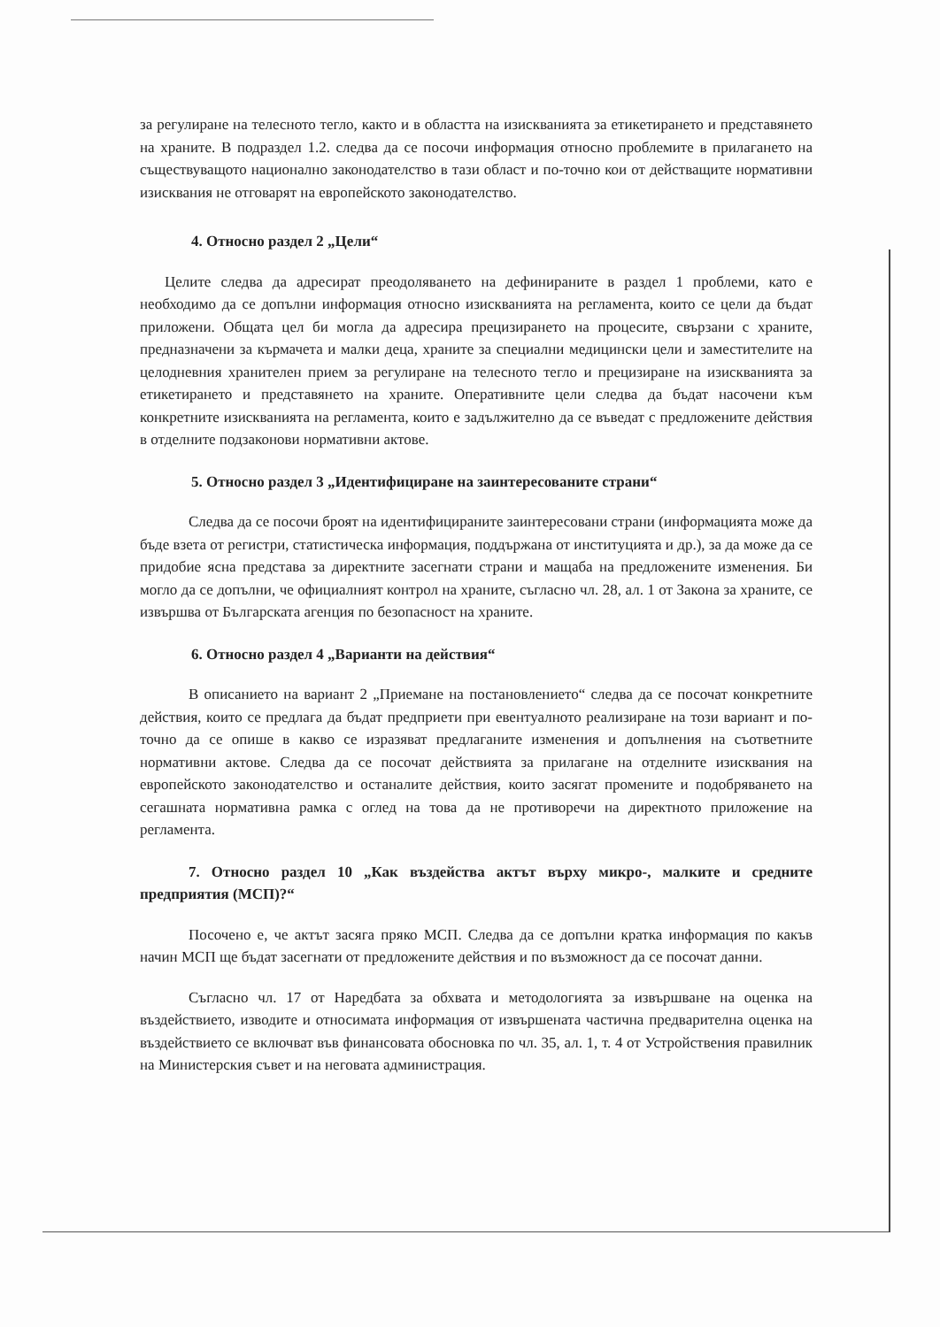за регулиране на телесното тегло, както и в областта на изискванията за етикетирането и представянето на храните. В подраздел 1.2. следва да се посочи информация относно проблемите в прилагането на съществуващото национално законодателство в тази област и по-точно кои от действащите нормативни изисквания не отговарят на европейското законодателство.
4. Относно раздел 2 „Цели“
Целите следва да адресират преодоляването на дефинираните в раздел 1 проблеми, като е необходимо да се допълни информация относно изискванията на регламента, които се цели да бъдат приложени. Общата цел би могла да адресира прецизирането на процесите, свързани с храните, предназначени за кърмачета и малки деца, храните за специални медицински цели и заместителите на целодневния хранителен прием за регулиране на телесното тегло и прецизиране на изискванията за етикетирането и представянето на храните. Оперативните цели следва да бъдат насочени към конкретните изискванията на регламента, които е задължително да се въведат с предложените действия в отделните подзаконови нормативни актове.
5. Относно раздел 3 „Идентифициране на заинтересованите страни“
Следва да се посочи броят на идентифицираните заинтересовани страни (информацията може да бъде взета от регистри, статистическа информация, поддържана от институцията и др.), за да може да се придобие ясна представа за директните засегнати страни и мащаба на предложените изменения. Би могло да се допълни, че официалният контрол на храните, съгласно чл. 28, ал. 1 от Закона за храните, се извършва от Българската агенция по безопасност на храните.
6. Относно раздел 4 „Варианти на действия“
В описанието на вариант 2 „Приемане на постановлението“ следва да се посочат конкретните действия, които се предлага да бъдат предприети при евентуалното реализиране на този вариант и по-точно да се опише в какво се изразяват предлаганите изменения и допълнения на съответните нормативни актове. Следва да се посочат действията за прилагане на отделните изисквания на европейското законодателство и останалите действия, които засягат промените и подобряването на сегашната нормативна рамка с оглед на това да не противоречи на директното приложение на регламента.
7. Относно раздел 10 „Как въздейства актът върху микро-, малките и средните предприятия (МСП)?“
Посочено е, че актът засяга пряко МСП. Следва да се допълни кратка информация по какъв начин МСП ще бъдат засегнати от предложените действия и по възможност да се посочат данни.
Съгласно чл. 17 от Наредбата за обхвата и методологията за извършване на оценка на въздействието, изводите и относимата информация от извършената частична предварителна оценка на въздействието се включват във финансовата обосновка по чл. 35, ал. 1, т. 4 от Устройствения правилник на Министерския съвет и на неговата администрация.